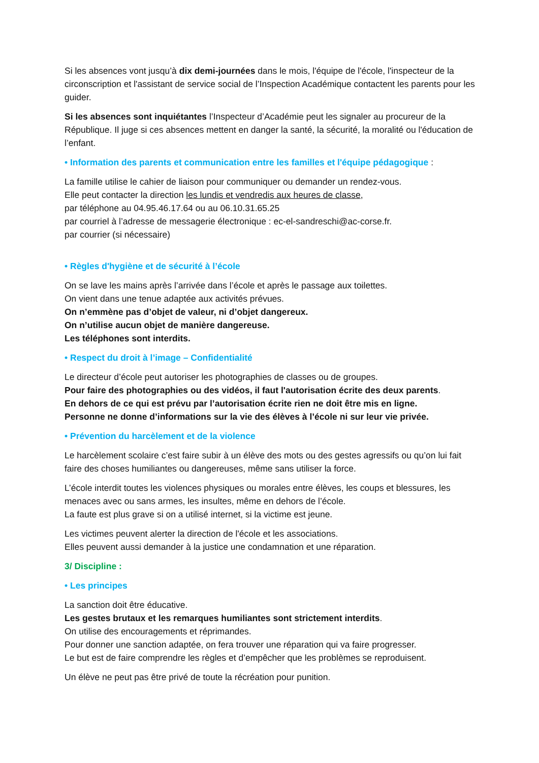Si les absences vont jusqu’à dix demi-journées dans le mois, l'équipe de l'école, l'inspecteur de la circonscription et l'assistant de service social de l’Inspection Académique contactent les parents pour les guider.
Si les absences sont inquiétantes l’Inspecteur d’Académie peut les signaler au procureur de la République. Il juge si ces absences mettent en danger la santé, la sécurité, la moralité ou l'éducation de l’enfant.
• Information des parents et communication entre les familles et l'équipe pédagogique :
La famille utilise le cahier de liaison pour communiquer ou demander un rendez-vous.
Elle peut contacter la direction les lundis et vendredis aux heures de classe,
par téléphone au 04.95.46.17.64 ou au 06.10.31.65.25
par courriel à l’adresse de messagerie électronique : ec-el-sandreschi@ac-corse.fr.
par courrier (si nécessaire)
• Règles d'hygiène et de sécurité à l’école
On se lave les mains après l’arrivée dans l’école et après le passage aux toilettes.
On vient dans une tenue adaptée aux activités prévues.
On n’emmène pas d’objet de valeur, ni d’objet dangereux.
On n’utilise aucun objet de manière dangereuse.
Les téléphones sont interdits.
• Respect du droit à l’image – Confidentialité
Le directeur d’école peut autoriser les photographies de classes ou de groupes.
Pour faire des photographies ou des vidéos, il faut l'autorisation écrite des deux parents.
En dehors de ce qui est prévu par l’autorisation écrite rien ne doit être mis en ligne.
Personne ne donne d’informations sur la vie des élèves à l’école ni sur leur vie privée.
• Prévention du harcèlement et de la violence
Le harcèlement scolaire c’est faire subir à un élève des mots ou des gestes agressifs ou qu’on lui fait faire des choses humiliantes ou dangereuses, même sans utiliser la force.
L’école interdit toutes les violences physiques ou morales entre élèves, les coups et blessures, les menaces avec ou sans armes, les insultes, même en dehors de l’école.
La faute est plus grave si on a utilisé internet, si la victime est jeune.
Les victimes peuvent alerter la direction de l'école et les associations.
Elles peuvent aussi demander à la justice une condamnation et une réparation.
3/ Discipline :
• Les principes
La sanction doit être éducative.
Les gestes brutaux et les remarques humiliantes sont strictement interdits.
On utilise des encouragements et réprimandes.
Pour donner une sanction adaptée, on fera trouver une réparation qui va faire progresser.
Le but est de faire comprendre les règles et d’empêcher que les problèmes se reproduisent.
Un élève ne peut pas être privé de toute la récréation pour punition.